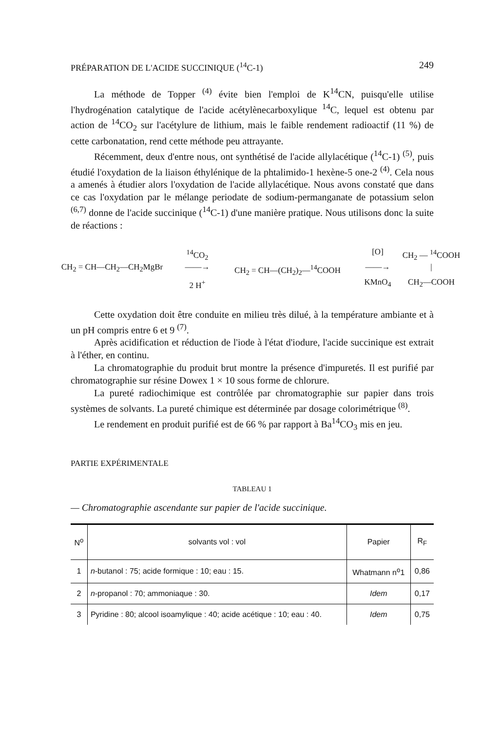PRÉPARATION DE L'ACIDE SUCCINIQUE (<sup>14</sup>C-1) 249
La méthode de Topper <sup>(4)</sup> évite bien l'emploi de K<sup>14</sup>CN, puisqu'elle utilise l'hydrogénation catalytique de l'acide acétylènecarboxylique <sup>14</sup>C, lequel est obtenu par action de <sup>14</sup>CO<sub>2</sub> sur l'acétylure de lithium, mais le faible rendement radioactif (11 %) de cette carbonatation, rend cette méthode peu attrayante.
Récemment, deux d'entre nous, ont synthétisé de l'acide allylacétique (<sup>14</sup>C-1) <sup>(5)</sup>, puis étudié l'oxydation de la liaison éthylénique de la phtalimido-1 hexène-5 one-2 <sup>(4)</sup>. Cela nous a amenés à étudier alors l'oxydation de l'acide allylacétique. Nous avons constaté que dans ce cas l'oxydation par le mélange periodate de sodium-permanganate de potassium selon <sup>(6,7)</sup> donne de l'acide succinique (<sup>14</sup>C-1) d'une manière pratique. Nous utilisons donc la suite de réactions :
<sup>14</sup>CO<sub>2</sub>
[O]
CH<sub>2</sub> — <sup>14</sup>COOH
CH<sub>2</sub> = CH—CH<sub>2</sub>—CH<sub>2</sub>MgBr
——→
CH<sub>2</sub> = CH—(CH<sub>2</sub>)<sub>2</sub>—<sup>14</sup>COOH
——→
|
2 H<sup>+</sup>
KMnO<sub>4</sub>
CH<sub>2</sub>—COOH
Cette oxydation doit être conduite en milieu très dilué, à la température ambiante et à un pH compris entre 6 et 9 <sup>(7)</sup>.
Après acidification et réduction de l'iode à l'état d'iodure, l'acide succinique est extrait à l'éther, en continu.
La chromatographie du produit brut montre la présence d'impuretés. Il est purifié par chromatographie sur résine Dowex 1 × 10 sous forme de chlorure.
La pureté radiochimique est contrôlée par chromatographie sur papier dans trois systèmes de solvants. La pureté chimique est déterminée par dosage colorimétrique <sup>(8)</sup>.
Le rendement en produit purifié est de 66 % par rapport à Ba<sup>14</sup>CO<sub>3</sub> mis en jeu.
PARTIE EXPÉRIMENTALE
TABLEAU 1
— Chromatographie ascendante sur papier de l'acide succinique.
| N<sup>o</sup> | solvants vol : vol | Papier | R<sub>F</sub> |
| --- | --- | --- | --- |
| 1 | n -butanol : 75; acide formique : 10; eau : 15. | Whatmann n<sup>o</sup>1 | 0,86 |
| 2 | n -propanol : 70; ammoniaque : 30. | Idem | 0,17 |
| 3 | Pyridine : 80; alcool isoamylique : 40; acide acétique : 10; eau : 40. | Idem | 0,75 |